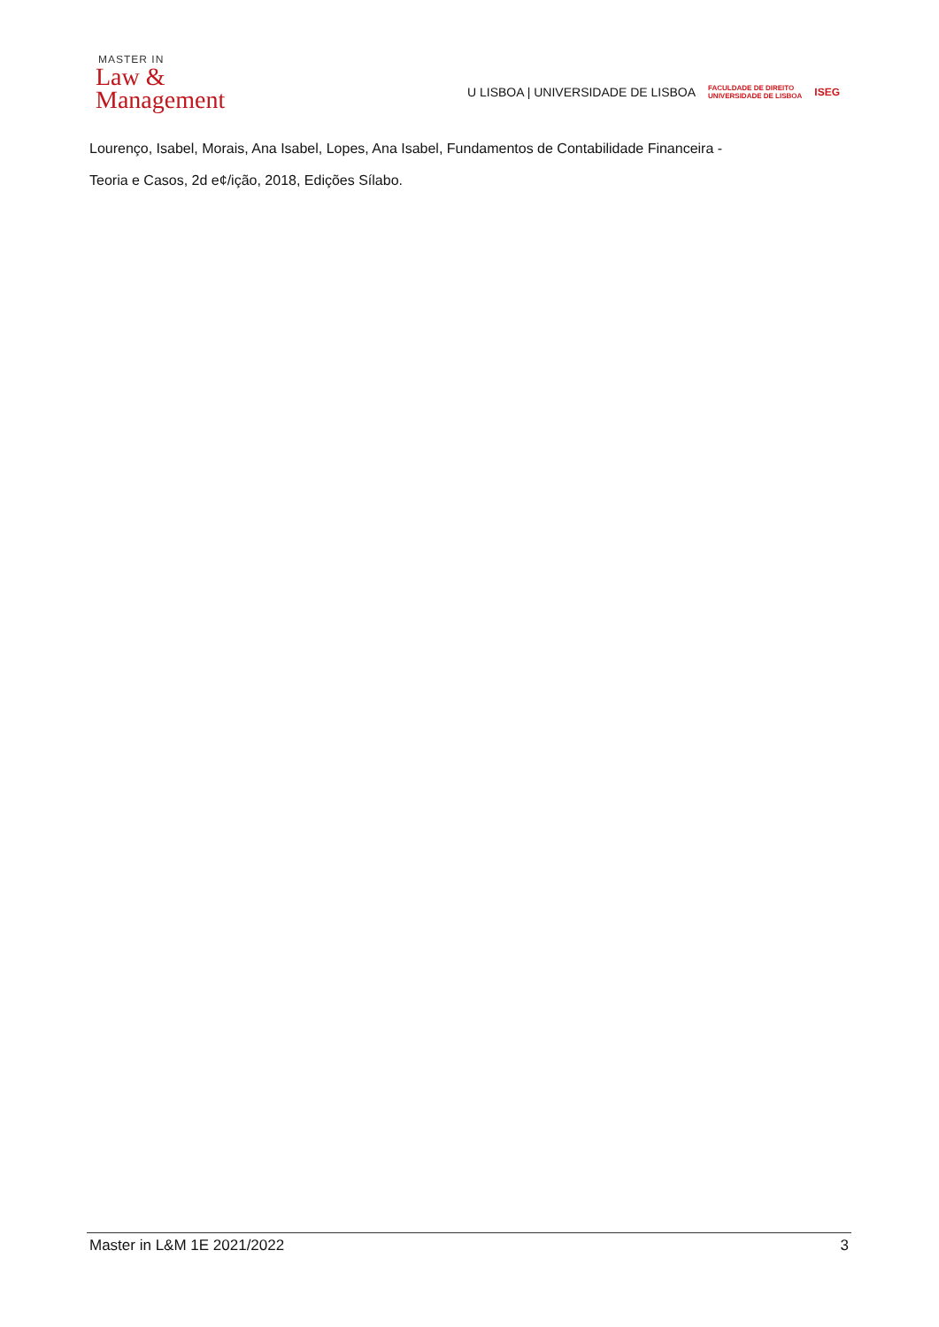MASTER IN
Law &
Management
U LISBOA | UNIVERSIDADE DE LISBOA FACULDADE DE DIREITO
UNIVERSIDADE DE LISBOA ISEG
Lourenço, Isabel, Morais, Ana Isabel, Lopes, Ana Isabel, Fundamentos de Contabilidade Financeira -
Teoria e Casos, 2d e¢/ição, 2018, Edições Sílabo.
Master in L&M 1E 2021/2022 3